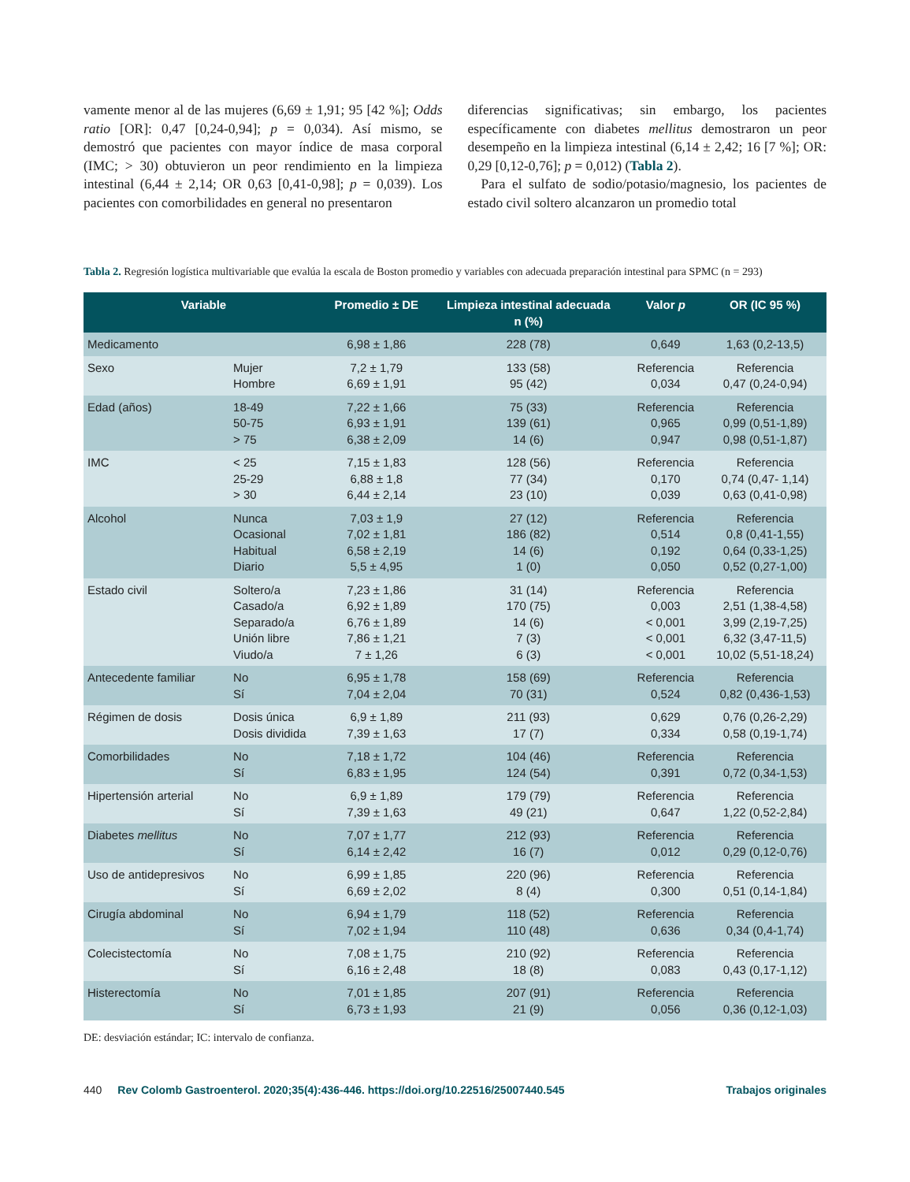vamente menor al de las mujeres (6,69 ± 1,91; 95 [42 %]; Odds ratio [OR]: 0,47 [0,24-0,94]; p = 0,034). Así mismo, se demostró que pacientes con mayor índice de masa corporal (IMC; > 30) obtuvieron un peor rendimiento en la limpieza intestinal (6,44 ± 2,14; OR 0,63 [0,41-0,98]; p = 0,039). Los pacientes con comorbilidades en general no presentaron
diferencias significativas; sin embargo, los pacientes específicamente con diabetes mellitus demostraron un peor desempeño en la limpieza intestinal (6,14 ± 2,42; 16 [7 %]; OR: 0,29 [0,12-0,76]; p = 0,012) (Tabla 2).
Para el sulfato de sodio/potasio/magnesio, los pacientes de estado civil soltero alcanzaron un promedio total
Tabla 2. Regresión logística multivariable que evalúa la escala de Boston promedio y variables con adecuada preparación intestinal para SPMC (n = 293)
| Variable | | Promedio ± DE | Limpieza intestinal adecuada n (%) | Valor p | OR (IC 95 %) |
| --- | --- | --- | --- | --- | --- |
| Medicamento | | 6,98 ± 1,86 | 228 (78) | 0,649 | 1,63 (0,2-13,5) |
| Sexo | Mujer Hombre | 7,2 ± 1,79 6,69 ± 1,91 | 133 (58) 95 (42) | Referencia 0,034 | Referencia 0,47 (0,24-0,94) |
| Edad (años) | 18-49 50-75 > 75 | 7,22 ± 1,66 6,93 ± 1,91 6,38 ± 2,09 | 75 (33) 139 (61) 14 (6) | Referencia 0,965 0,947 | Referencia 0,99 (0,51-1,89) 0,98 (0,51-1,87) |
| IMC | < 25 25-29 > 30 | 7,15 ± 1,83 6,88 ± 1,8 6,44 ± 2,14 | 128 (56) 77 (34) 23 (10) | Referencia 0,170 0,039 | Referencia 0,74 (0,47- 1,14) 0,63 (0,41-0,98) |
| Alcohol | Nunca Ocasional Habitual Diario | 7,03 ± 1,9 7,02 ± 1,81 6,58 ± 2,19 5,5 ± 4,95 | 27 (12) 186 (82) 14 (6) 1 (0) | Referencia 0,514 0,192 0,050 | Referencia 0,8 (0,41-1,55) 0,64 (0,33-1,25) 0,52 (0,27-1,00) |
| Estado civil | Soltero/a Casado/a Separado/a Unión libre Viudo/a | 7,23 ± 1,86 6,92 ± 1,89 6,76 ± 1,89 7,86 ± 1,21 7 ± 1,26 | 31 (14) 170 (75) 14 (6) 7 (3) 6 (3) | Referencia 0,003 < 0,001 < 0,001 < 0,001 | Referencia 2,51 (1,38-4,58) 3,99 (2,19-7,25) 6,32 (3,47-11,5) 10,02 (5,51-18,24) |
| Antecedente familiar | No Sí | 6,95 ± 1,78 7,04 ± 2,04 | 158 (69) 70 (31) | Referencia 0,524 | Referencia 0,82 (0,436-1,53) |
| Régimen de dosis | Dosis única Dosis dividida | 6,9 ± 1,89 7,39 ± 1,63 | 211 (93) 17 (7) | 0,629 0,334 | 0,76 (0,26-2,29) 0,58 (0,19-1,74) |
| Comorbilidades | No Sí | 7,18 ± 1,72 6,83 ± 1,95 | 104 (46) 124 (54) | Referencia 0,391 | Referencia 0,72 (0,34-1,53) |
| Hipertensión arterial | No Sí | 6,9 ± 1,89 7,39 ± 1,63 | 179 (79) 49 (21) | Referencia 0,647 | Referencia 1,22 (0,52-2,84) |
| Diabetes mellitus | No Sí | 7,07 ± 1,77 6,14 ± 2,42 | 212 (93) 16 (7) | Referencia 0,012 | Referencia 0,29 (0,12-0,76) |
| Uso de antidepresivos | No Sí | 6,99 ± 1,85 6,69 ± 2,02 | 220 (96) 8 (4) | Referencia 0,300 | Referencia 0,51 (0,14-1,84) |
| Cirugía abdominal | No Sí | 6,94 ± 1,79 7,02 ± 1,94 | 118 (52) 110 (48) | Referencia 0,636 | Referencia 0,34 (0,4-1,74) |
| Colecistectomía | No Sí | 7,08 ± 1,75 6,16 ± 2,48 | 210 (92) 18 (8) | Referencia 0,083 | Referencia 0,43 (0,17-1,12) |
| Histerectomía | No Sí | 7,01 ± 1,85 6,73 ± 1,93 | 207 (91) 21 (9) | Referencia 0,056 | Referencia 0,36 (0,12-1,03) |
DE: desviación estándar; IC: intervalo de confianza.
440 Rev Colomb Gastroenterol. 2020;35(4):436-446. https://doi.org/10.22516/25007440.545 Trabajos originales